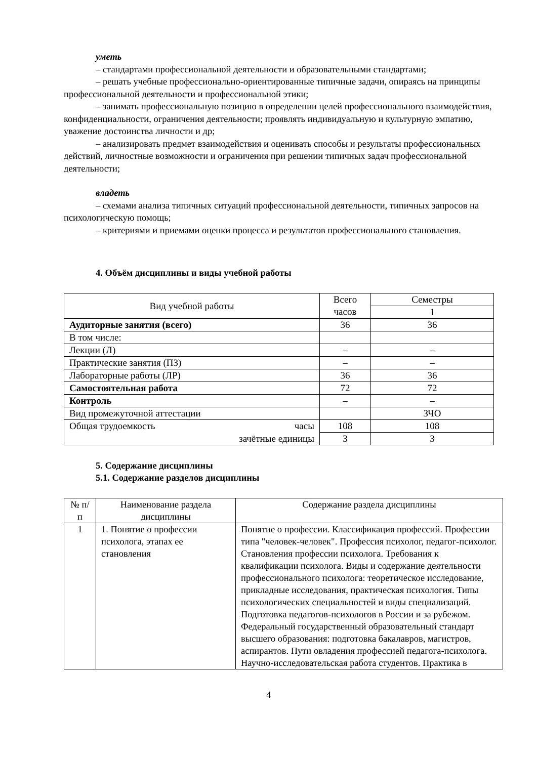уметь
– стандартами профессиональной деятельности и образовательными стандартами;
– решать учебные профессионально-ориентированные типичные задачи, опираясь на принципы профессиональной деятельности и профессиональной этики;
– занимать профессиональную позицию в определении целей профессионального взаимодействия, конфиденциальности, ограничения деятельности; проявлять индивидуальную и культурную эмпатию, уважение достоинства личности и др;
– анализировать предмет взаимодействия и оценивать способы и результаты профессиональных действий, личностные возможности и ограничения при решении типичных задач профессиональной деятельности;
владеть
– схемами анализа типичных ситуаций профессиональной деятельности, типичных запросов на психологическую помощь;
– критериями и приемами оценки процесса и результатов профессионального становления.
4. Объём дисциплины и виды учебной работы
| Вид учебной работы | Всего часов | Семестры |
| | | 1 |
| Аудиторные занятия (всего) | 36 | 36 |
| В том числе: | | |
| Лекции (Л) | – | – |
| Практические занятия (ПЗ) | – | – |
| Лабораторные работы (ЛР) | 36 | 36 |
| Самостоятельная работа | 72 | 72 |
| Контроль | – | – |
| Вид промежуточной аттестации | | ЗЧО |
| Общая трудоемкость часы | 108 | 108 |
| зачётные единицы | 3 | 3 |
5. Содержание дисциплины
5.1. Содержание разделов дисциплины
| № п/п | Наименование раздела дисциплины | Содержание раздела дисциплины |
| 1 | 1. Понятие о профессии психолога, этапах ее становления | Понятие о профессии. Классификация профессий. Профессии типа "человек-человек". Профессия психолог, педагог-психолог. Становления профессии психолога. Требования к квалификации психолога. Виды и содержание деятельности профессионального психолога: теоретическое исследование, прикладные исследования, практическая психология. Типы психологических специальностей и виды специализаций. Подготовка педагогов-психологов в России и за рубежом. Федеральный государственный образовательный стандарт высшего образования: подготовка бакалавров, магистров, аспирантов. Пути овладения профессией педагога-психолога. Научно-исследовательская работа студентов. Практика в |
4